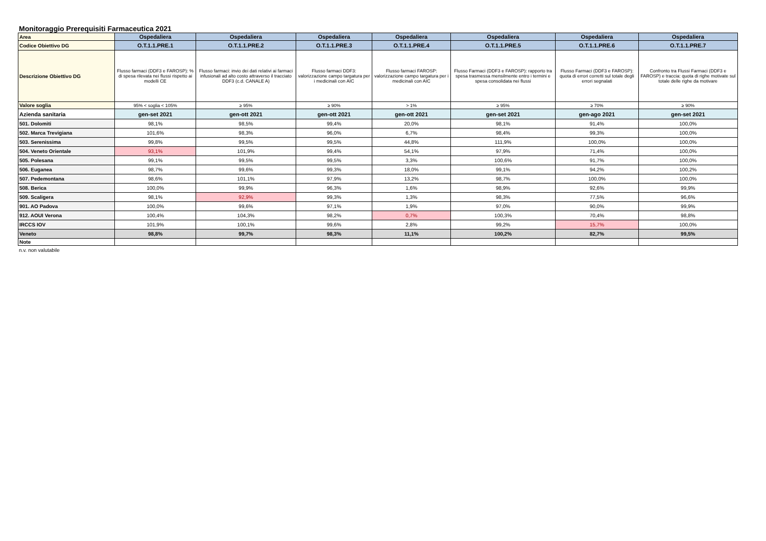Monitoraggio Prerequisiti Farmaceutica 2021
| Area | Ospedaliera | Ospedaliera | Ospedaliera | Ospedaliera | Ospedaliera | Ospedaliera | Ospedaliera |
| Codice Obiettivo DG | O.T.1.1.PRE.1 | O.T.1.1.PRE.2 | O.T.1.1.PRE.3 | O.T.1.1.PRE.4 | O.T.1.1.PRE.5 | O.T.1.1.PRE.6 | O.T.1.1.PRE.7 |
| Descrizione Obiettivo DG | Flusso farmaci (DDF3 e FAROSP): % di spesa rilevata nei flussi rispetto ai modelli CE | Flusso farmaci: invio dei dati relativi ai farmaci infusionali ad alto costo attraverso il tracciato DDF3 (c.d. CANALE A) | Flusso farmaci DDF3: valorizzazione campo targatura per i medicinali con AIC | Flusso farmaci FAROSP: valorizzazione campo targatura per i medicinali con AIC | Flusso Farmaci (DDF3 e FAROSP): rapporto tra spesa trasmessa mensilmente entro i termini e spesa consolidata nei flussi | Flusso Farmaci (DDF3 e FAROSP): quota di errori corretti sul totale degli errori segnalati | Confronto tra Flussi Farmaci (DDF3 e FAROSP) e traccia: quota di righe motivate sul totale delle righe da motivare |
| Valore soglia | 95% < soglia < 105% | ≥ 95% | ≥ 90% | > 1% | ≥ 95% | ≥ 70% | ≥ 90% |
| Azienda sanitaria | gen-set 2021 | gen-ott 2021 | gen-ott 2021 | gen-ott 2021 | gen-set 2021 | gen-ago 2021 | gen-set 2021 |
| 501. Dolomiti | 98,1% | 98,5% | 99,4% | 20,0% | 98,1% | 91,4% | 100,0% |
| 502. Marca Trevigiana | 101,6% | 98,3% | 96,0% | 6,7% | 98,4% | 99,3% | 100,0% |
| 503. Serenissima | 99,8% | 99,5% | 99,5% | 44,8% | 111,9% | 100,0% | 100,0% |
| 504. Veneto Orientale | 93,1% | 101,9% | 99,4% | 54,1% | 97,9% | 71,4% | 100,0% |
| 505. Polesana | 99,1% | 99,5% | 99,5% | 3,3% | 100,6% | 91,7% | 100,0% |
| 506. Euganea | 98,7% | 99,6% | 99,3% | 18,0% | 99,1% | 94,2% | 100,2% |
| 507. Pedemontana | 98,6% | 101,1% | 97,9% | 13,2% | 98,7% | 100,0% | 100,0% |
| 508. Berica | 100,0% | 99,9% | 96,3% | 1,6% | 98,9% | 92,6% | 99,9% |
| 509. Scaligera | 98,1% | 92,9% | 99,3% | 1,3% | 98,3% | 77,5% | 96,6% |
| 901. AO Padova | 100,0% | 99,6% | 97,1% | 1,9% | 97,0% | 90,0% | 99,9% |
| 912. AOUI Verona | 100,4% | 104,3% | 98,2% | 0,7% | 100,3% | 70,4% | 98,8% |
| IRCCS IOV | 101,9% | 100,1% | 99,6% | 2,8% | 99,2% | 15,7% | 100,0% |
| Veneto | 98,8% | 99,7% | 98,3% | 11,1% | 100,2% | 82,7% | 99,5% |
| Note | | | | | | | |
n.v. non valutabile